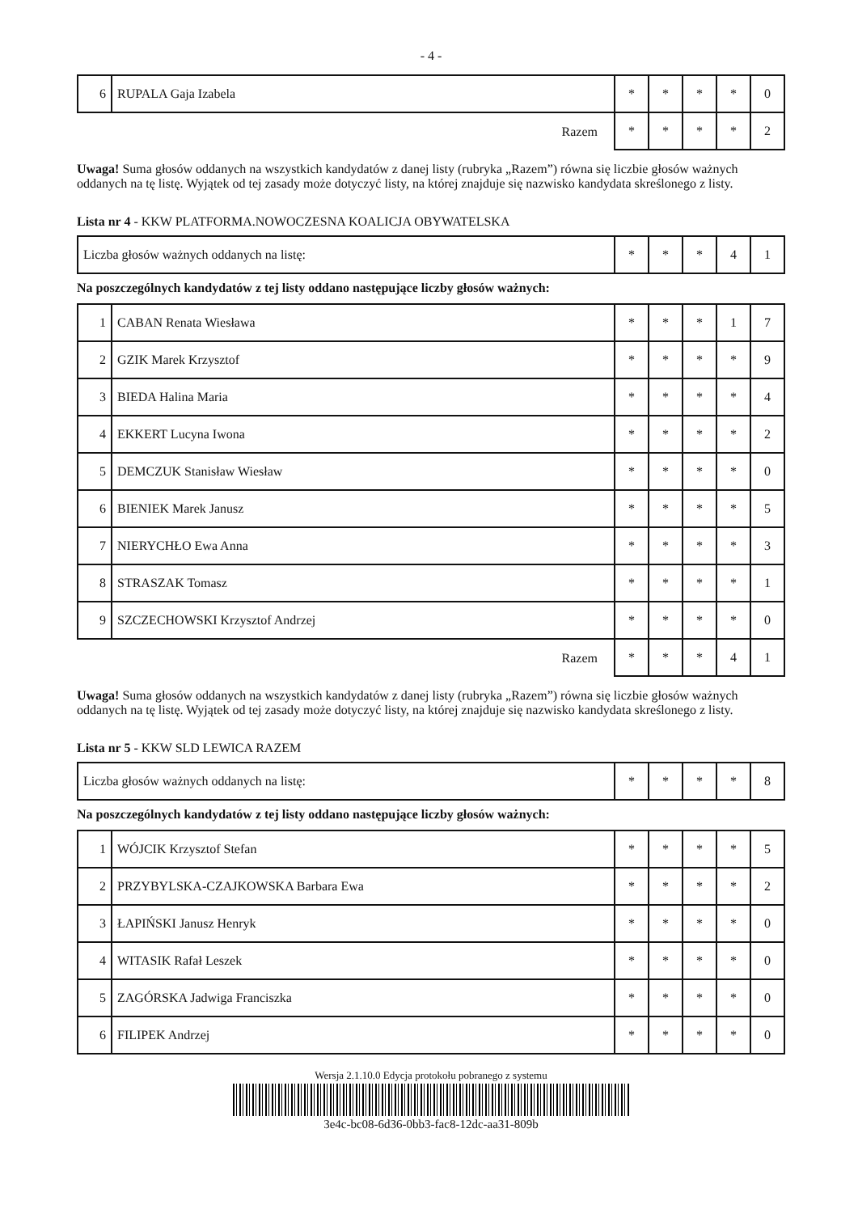- 4 -
| 6 | RUPALA Gaja Izabela | * | * | * | * | 0 |
| Razem | | * | * | * | * | 2 |
Uwaga! Suma głosów oddanych na wszystkich kandydatów z danej listy (rubryka „Razem”) równa się liczbie głosów ważnych oddanych na tę listę. Wyjątek od tej zasady może dotyczyć listy, na której znajduje się nazwisko kandydata skreślonego z listy.
Lista nr 4 - KKW PLATFORMA.NOWOCZESNA KOALICJA OBYWATELSKA
| Liczba głosów ważnych oddanych na listę: | * | * | * | 4 | 1 |
Na poszczególnych kandydatów z tej listy oddano następujące liczby głosów ważnych:
| 1 | CABAN Renata Wiesława | * | * | * | 1 | 7 |
| 2 | GZIK Marek Krzysztof | * | * | * | * | 9 |
| 3 | BIEDA Halina Maria | * | * | * | * | 4 |
| 4 | EKKERT Lucyna Iwona | * | * | * | * | 2 |
| 5 | DEMCZUK Stanisław Wiesław | * | * | * | * | 0 |
| 6 | BIENIEK Marek Janusz | * | * | * | * | 5 |
| 7 | NIERYCHŁO Ewa Anna | * | * | * | * | 3 |
| 8 | STRASZAK Tomasz | * | * | * | * | 1 |
| 9 | SZCZECHOWSKI Krzysztof Andrzej | * | * | * | * | 0 |
| Razem | | * | * | * | 4 | 1 |
Uwaga! Suma głosów oddanych na wszystkich kandydatów z danej listy (rubryka „Razem”) równa się liczbie głosów ważnych oddanych na tę listę. Wyjątek od tej zasady może dotyczyć listy, na której znajduje się nazwisko kandydata skreślonego z listy.
Lista nr 5 - KKW SLD LEWICA RAZEM
| Liczba głosów ważnych oddanych na listę: | * | * | * | * | 8 |
Na poszczególnych kandydatów z tej listy oddano następujące liczby głosów ważnych:
| 1 | WÓJCIK Krzysztof Stefan | * | * | * | * | 5 |
| 2 | PRZYBYLSKA-CZAJKOWSKA Barbara Ewa | * | * | * | * | 2 |
| 3 | ŁAPIŃSKI Janusz Henryk | * | * | * | * | 0 |
| 4 | WITASIK Rafał Leszek | * | * | * | * | 0 |
| 5 | ZAGÓRSKA Jadwiga Franciszka | * | * | * | * | 0 |
| 6 | FILIPEK Andrzej | * | * | * | * | 0 |
Wersja 2.1.10.0 Edycja protokołu pobranego z systemu
3e4c-bc08-6d36-0bb3-fac8-12dc-aa31-809b